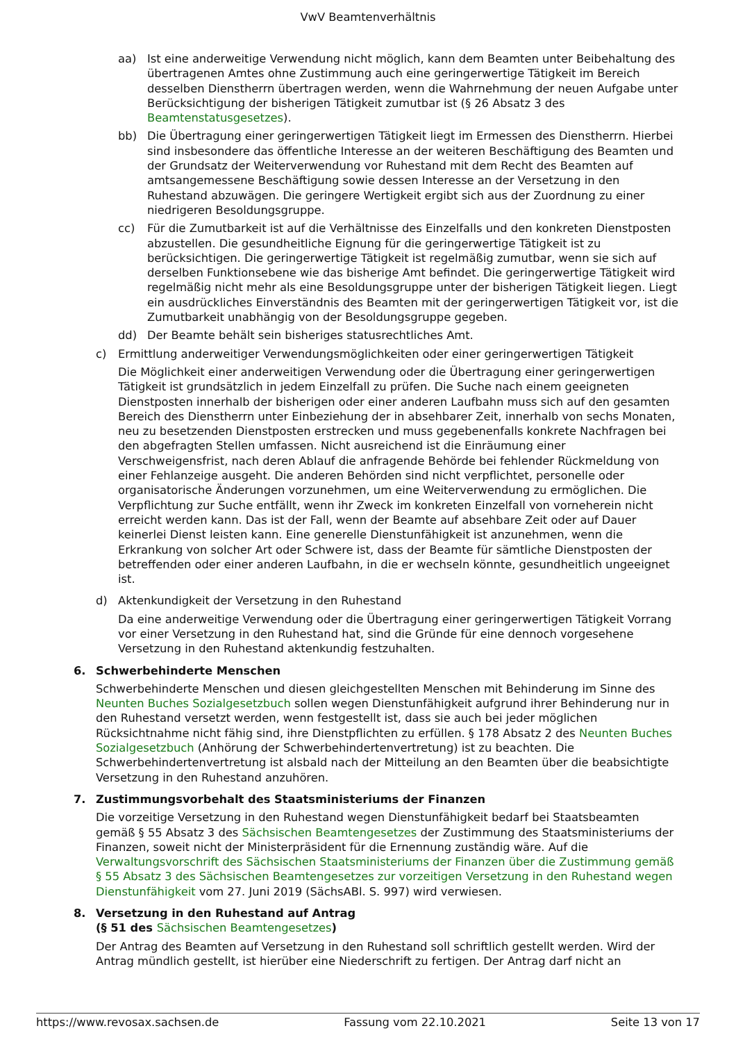VwV Beamtenverhältnis
aa) Ist eine anderweitige Verwendung nicht möglich, kann dem Beamten unter Beibehaltung des übertragenen Amtes ohne Zustimmung auch eine geringerwertige Tätigkeit im Bereich desselben Dienstherrn übertragen werden, wenn die Wahrnehmung der neuen Aufgabe unter Berücksichtigung der bisherigen Tätigkeit zumutbar ist (§ 26 Absatz 3 des Beamtenstatusgesetzes).
bb) Die Übertragung einer geringerwertigen Tätigkeit liegt im Ermessen des Dienstherrn. Hierbei sind insbesondere das öffentliche Interesse an der weiteren Beschäftigung des Beamten und der Grundsatz der Weiterverwendung vor Ruhestand mit dem Recht des Beamten auf amtsangemessene Beschäftigung sowie dessen Interesse an der Versetzung in den Ruhestand abzuwägen. Die geringere Wertigkeit ergibt sich aus der Zuordnung zu einer niedrigeren Besoldungsgruppe.
cc) Für die Zumutbarkeit ist auf die Verhältnisse des Einzelfalls und den konkreten Dienstposten abzustellen. Die gesundheitliche Eignung für die geringerwertige Tätigkeit ist zu berücksichtigen. Die geringerwertige Tätigkeit ist regelmäßig zumutbar, wenn sie sich auf derselben Funktionsebene wie das bisherige Amt befindet. Die geringerwertige Tätigkeit wird regelmäßig nicht mehr als eine Besoldungsgruppe unter der bisherigen Tätigkeit liegen. Liegt ein ausdrückliches Einverständnis des Beamten mit der geringerwertigen Tätigkeit vor, ist die Zumutbarkeit unabhängig von der Besoldungsgruppe gegeben.
dd) Der Beamte behält sein bisheriges statusrechtliches Amt.
c) Ermittlung anderweitiger Verwendungsmöglichkeiten oder einer geringerwertigen Tätigkeit
Die Möglichkeit einer anderweitigen Verwendung oder die Übertragung einer geringerwertigen Tätigkeit ist grundsätzlich in jedem Einzelfall zu prüfen. Die Suche nach einem geeigneten Dienstposten innerhalb der bisherigen oder einer anderen Laufbahn muss sich auf den gesamten Bereich des Dienstherrn unter Einbeziehung der in absehbarer Zeit, innerhalb von sechs Monaten, neu zu besetzenden Dienstposten erstrecken und muss gegebenenfalls konkrete Nachfragen bei den abgefragten Stellen umfassen. Nicht ausreichend ist die Einräumung einer Verschweigensfrist, nach deren Ablauf die anfragende Behörde bei fehlender Rückmeldung von einer Fehlanzeige ausgeht. Die anderen Behörden sind nicht verpflichtet, personelle oder organisatorische Änderungen vorzunehmen, um eine Weiterverwendung zu ermöglichen. Die Verpflichtung zur Suche entfällt, wenn ihr Zweck im konkreten Einzelfall von vorneherein nicht erreicht werden kann. Das ist der Fall, wenn der Beamte auf absehbare Zeit oder auf Dauer keinerlei Dienst leisten kann. Eine generelle Dienstunfähigkeit ist anzunehmen, wenn die Erkrankung von solcher Art oder Schwere ist, dass der Beamte für sämtliche Dienstposten der betreffenden oder einer anderen Laufbahn, in die er wechseln könnte, gesundheitlich ungeeignet ist.
d) Aktenkundigkeit der Versetzung in den Ruhestand
Da eine anderweitige Verwendung oder die Übertragung einer geringerwertigen Tätigkeit Vorrang vor einer Versetzung in den Ruhestand hat, sind die Gründe für eine dennoch vorgesehene Versetzung in den Ruhestand aktenkundig festzuhalten.
6. Schwerbehinderte Menschen
Schwerbehinderte Menschen und diesen gleichgestellten Menschen mit Behinderung im Sinne des Neunten Buches Sozialgesetzbuch sollen wegen Dienstunfähigkeit aufgrund ihrer Behinderung nur in den Ruhestand versetzt werden, wenn festgestellt ist, dass sie auch bei jeder möglichen Rücksichtnahme nicht fähig sind, ihre Dienstpflichten zu erfüllen. § 178 Absatz 2 des Neunten Buches Sozialgesetzbuch (Anhörung der Schwerbehindertenvertretung) ist zu beachten. Die Schwerbehindertenvertretung ist alsbald nach der Mitteilung an den Beamten über die beabsichtigte Versetzung in den Ruhestand anzuhören.
7. Zustimmungsvorbehalt des Staatsministeriums der Finanzen
Die vorzeitige Versetzung in den Ruhestand wegen Dienstunfähigkeit bedarf bei Staatsbeamten gemäß § 55 Absatz 3 des Sächsischen Beamtengesetzes der Zustimmung des Staatsministeriums der Finanzen, soweit nicht der Ministerpräsident für die Ernennung zuständig wäre. Auf die Verwaltungsvorschrift des Sächsischen Staatsministeriums der Finanzen über die Zustimmung gemäß § 55 Absatz 3 des Sächsischen Beamtengesetzes zur vorzeitigen Versetzung in den Ruhestand wegen Dienstunfähigkeit vom 27. Juni 2019 (SächsABl. S. 997) wird verwiesen.
8. Versetzung in den Ruhestand auf Antrag
(§ 51 des Sächsischen Beamtengesetzes)
Der Antrag des Beamten auf Versetzung in den Ruhestand soll schriftlich gestellt werden. Wird der Antrag mündlich gestellt, ist hierüber eine Niederschrift zu fertigen. Der Antrag darf nicht an
https://www.revosax.sachsen.de Fassung vom 22.10.2021 Seite 13 von 17